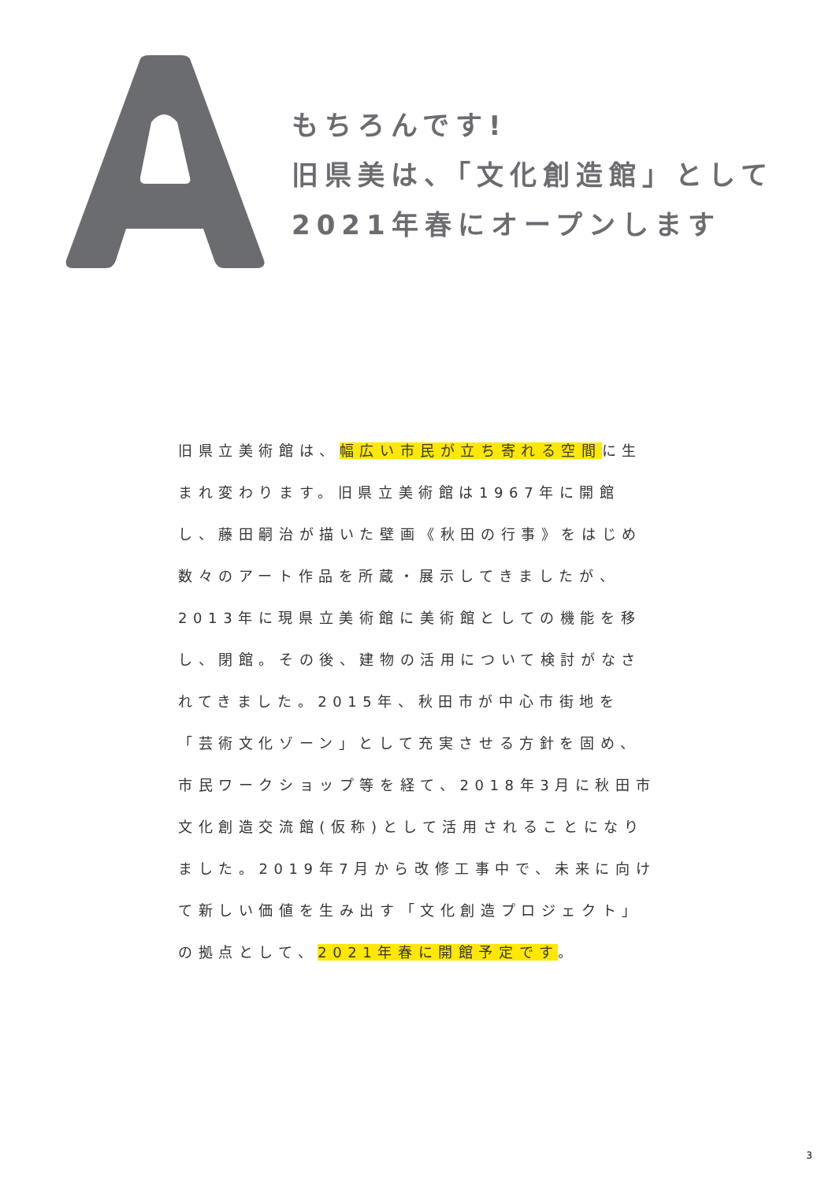もちろんです!
旧県美は、「文化創造館」として
2021年春にオープンします
旧県立美術館は、幅広い市民が立ち寄れる空間に生まれ変わります。旧県立美術館は1967年に開館し、藤田嗣治が描いた壁画《秋田の行事》をはじめ数々のアート作品を所蔵・展示してきましたが、2013年に現県立美術館に美術館としての機能を移し、閉館。その後、建物の活用について検討がなされてきました。2015年、秋田市が中心市街地を「芸術文化ゾーン」として充実させる方針を固め、市民ワークショップ等を経て、2018年3月に秋田市文化創造交流館(仮称)として活用されることになりました。2019年7月から改修工事中で、未来に向けて新しい価値を生み出す「文化創造プロジェクト」の拠点として、2021年春に開館予定です。
3